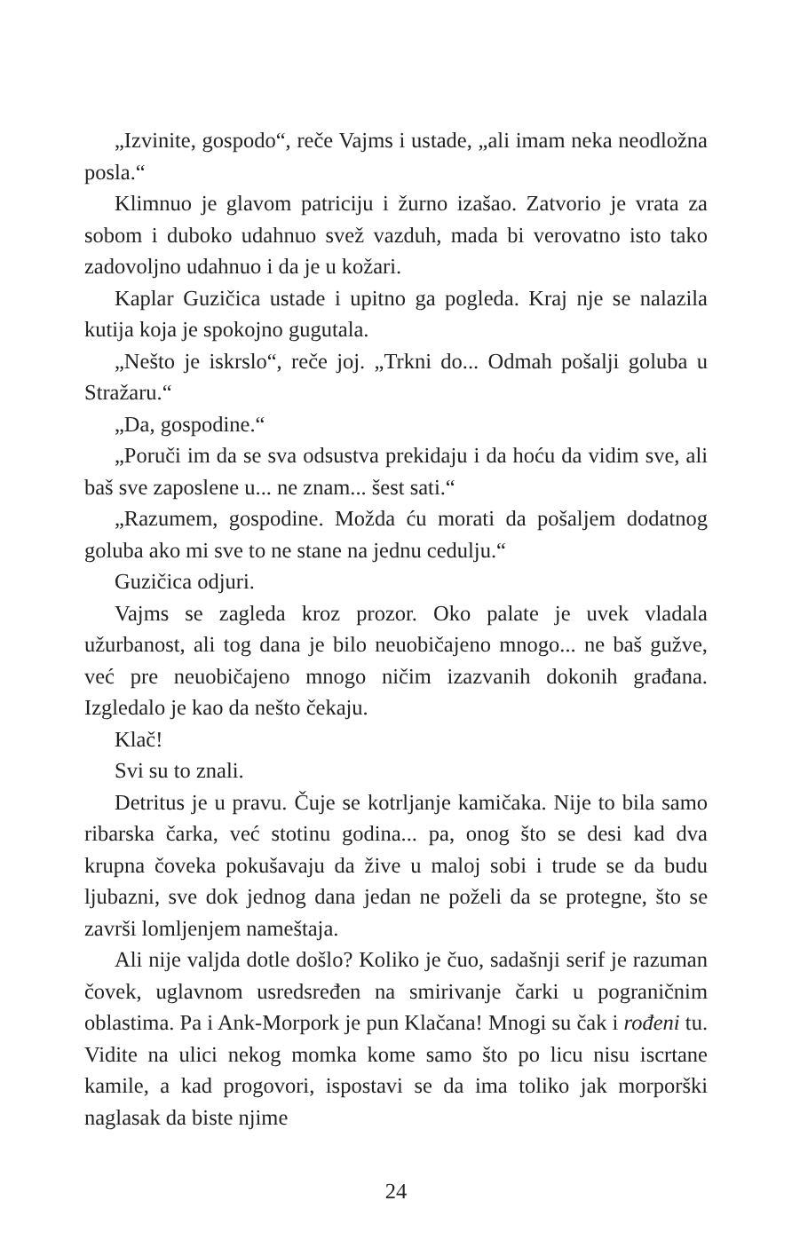„Izvinite, gospodo“, reče Vajms i ustade, „ali imam neka neodložna posla.“
Klimnuo je glavom patriciju i žurno izašao. Zatvorio je vrata za sobom i duboko udahnuo svež vazduh, mada bi verovatno isto tako zadovoljno udahnuo i da je u kožari.
Kaplar Guzičica ustade i upitno ga pogleda. Kraj nje se nalazila kutija koja je spokojno gugutala.
„Nešto je iskrslo“, reče joj. „Trkni do... Odmah pošalji goluba u Stražaru.“
„Da, gospodine.“
„Poruči im da se sva odsustva prekidaju i da hoću da vidim sve, ali baš sve zaposlene u... ne znam... šest sati.“
„Razumem, gospodine. Možda ću morati da pošaljem dodatnog goluba ako mi sve to ne stane na jednu cedulju.“
Guzičica odjuri.
Vajms se zagleda kroz prozor. Oko palate je uvek vladala užurbanost, ali tog dana je bilo neuobičajeno mnogo... ne baš gužve, već pre neuobičajeno mnogo ničim izazvanih dokonih građana. Izgledalo je kao da nešto čekaju.
Klač!
Svi su to znali.
Detritus je u pravu. Čuje se kotrljanje kamičaka. Nije to bila samo ribarska čarka, već stotinu godina... pa, onog što se desi kad dva krupna čoveka pokušavaju da žive u maloj sobi i trude se da budu ljubazni, sve dok jednog dana jedan ne poželi da se protegne, što se završi lomljenjem nameštaja.
Ali nije valjda dotle došlo? Koliko je čuo, sadašnji serif je razuman čovek, uglavnom usredsređen na smirivanje čarki u pograničnim oblastima. Pa i Ank-Morpork je pun Klačana! Mnogi su čak i rođeni tu. Vidite na ulici nekog momka kome samo što po licu nisu iscrtane kamile, a kad progovori, ispostavi se da ima toliko jak morporški naglasak da biste njime
24